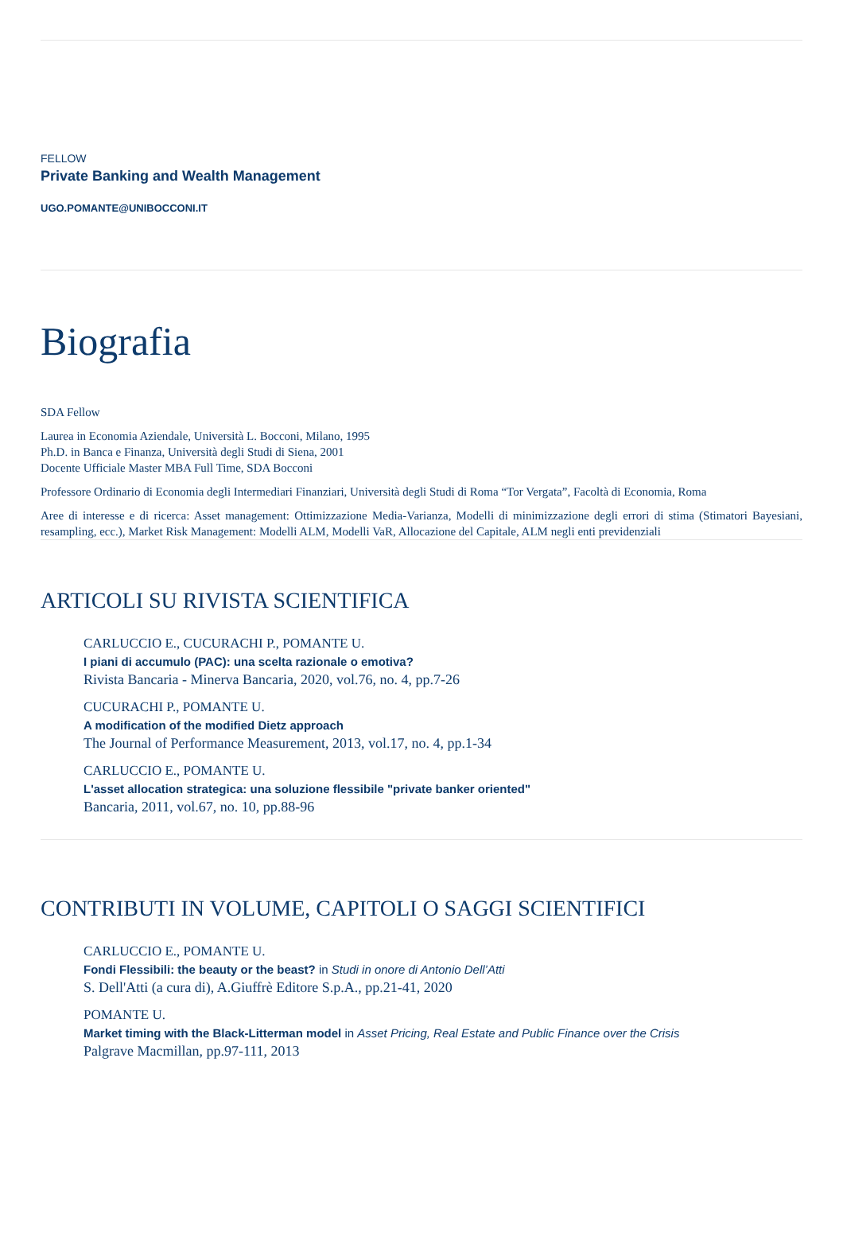FELLOW
Private Banking and Wealth Management
UGO.POMANTE@UNIBOCCONI.IT
Biografia
SDA Fellow
Laurea in Economia Aziendale, Università L. Bocconi, Milano, 1995
Ph.D. in Banca e Finanza, Università degli Studi di Siena, 2001
Docente Ufficiale Master MBA Full Time, SDA Bocconi
Professore Ordinario di Economia degli Intermediari Finanziari, Università degli Studi di Roma “Tor Vergata”, Facoltà di Economia, Roma
Aree di interesse e di ricerca: Asset management: Ottimizzazione Media-Varianza, Modelli di minimizzazione degli errori di stima (Stimatori Bayesiani, resampling, ecc.), Market Risk Management: Modelli ALM, Modelli VaR, Allocazione del Capitale, ALM negli enti previdenziali
ARTICOLI SU RIVISTA SCIENTIFICA
CARLUCCIO E., CUCURACHI P., POMANTE U.
I piani di accumulo (PAC): una scelta razionale o emotiva?
Rivista Bancaria - Minerva Bancaria, 2020, vol.76, no. 4, pp.7-26
CUCURACHI P., POMANTE U.
A modification of the modified Dietz approach
The Journal of Performance Measurement, 2013, vol.17, no. 4, pp.1-34
CARLUCCIO E., POMANTE U.
L'asset allocation strategica: una soluzione flessibile "private banker oriented"
Bancaria, 2011, vol.67, no. 10, pp.88-96
CONTRIBUTI IN VOLUME, CAPITOLI O SAGGI SCIENTIFICI
CARLUCCIO E., POMANTE U.
Fondi Flessibili: the beauty or the beast? in Studi in onore di Antonio Dell’Atti
S. Dell'Atti (a cura di), A.Giuffrè Editore S.p.A., pp.21-41, 2020
POMANTE U.
Market timing with the Black-Litterman model in Asset Pricing, Real Estate and Public Finance over the Crisis
Palgrave Macmillan, pp.97-111, 2013